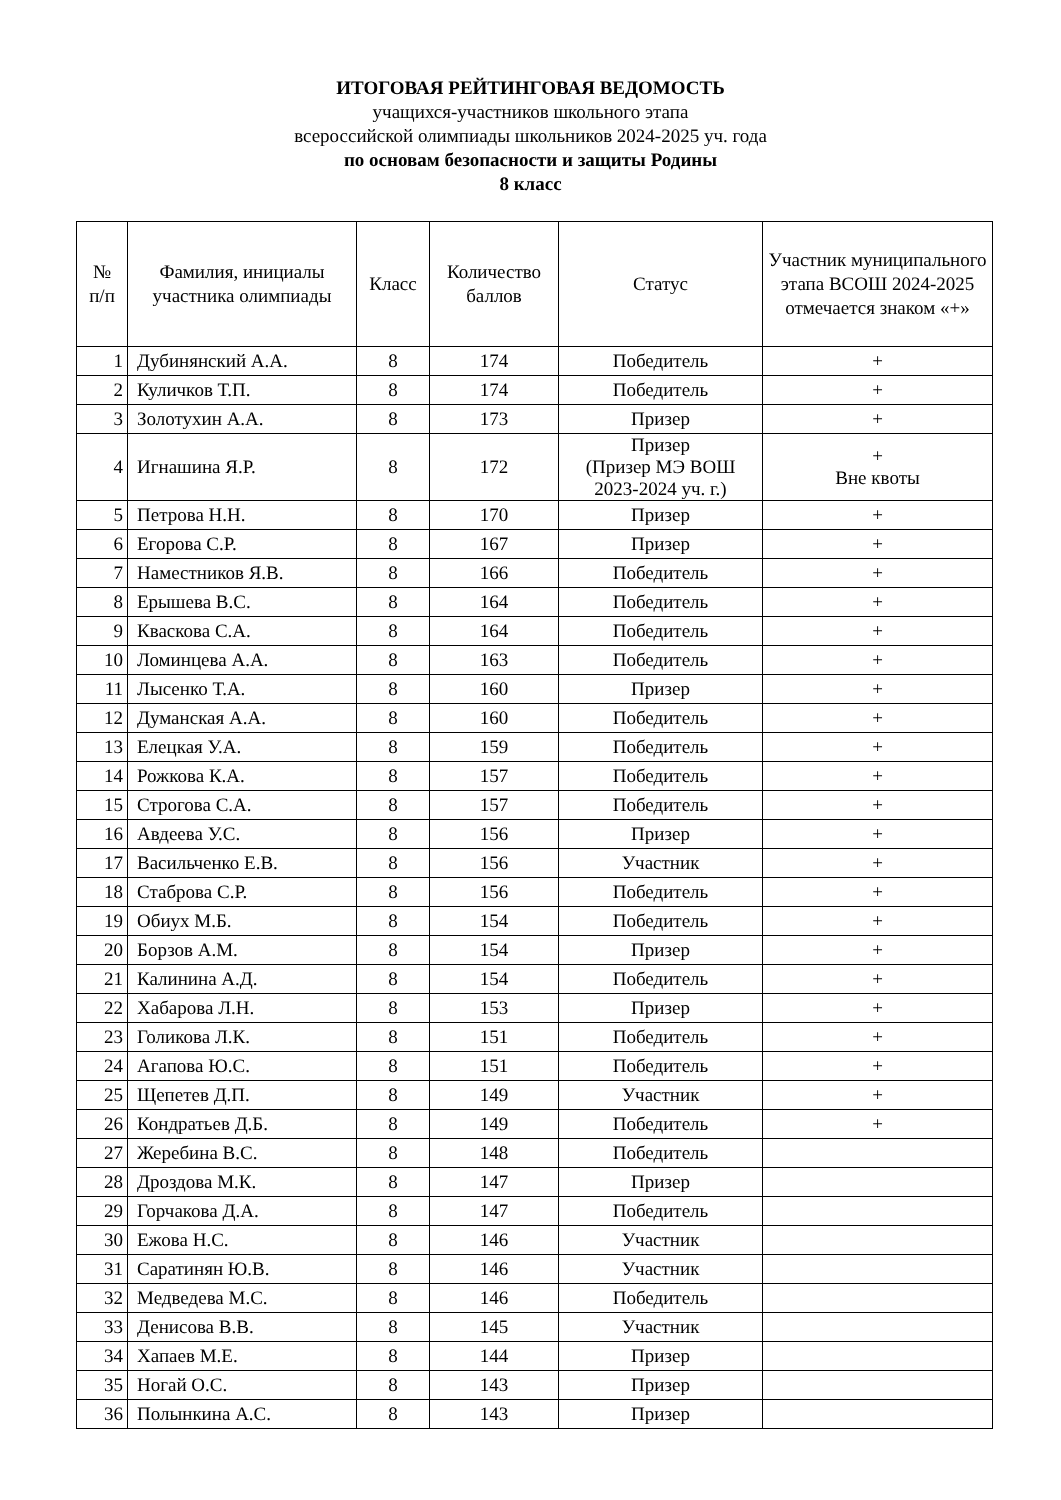ИТОГОВАЯ РЕЙТИНГОВАЯ ВЕДОМОСТЬ
учащихся-участников школьного этапа
всероссийской олимпиады школьников 2024-2025 уч. года
по основам безопасности и защиты Родины
8 класс
| № п/п | Фамилия, инициалы участника олимпиады | Класс | Количество баллов | Статус | Участник муниципального этапа ВСОШ 2024-2025 отмечается знаком «+» |
| --- | --- | --- | --- | --- | --- |
| 1 | Дубинянский А.А. | 8 | 174 | Победитель | + |
| 2 | Куличков Т.П. | 8 | 174 | Победитель | + |
| 3 | Золотухин А.А. | 8 | 173 | Призер | + |
| 4 | Игнашина Я.Р. | 8 | 172 | Призер (Призер МЭ ВОШ 2023-2024 уч. г.) | + Вне квоты |
| 5 | Петрова Н.Н. | 8 | 170 | Призер | + |
| 6 | Егорова С.Р. | 8 | 167 | Призер | + |
| 7 | Наместников Я.В. | 8 | 166 | Победитель | + |
| 8 | Ерышева В.С. | 8 | 164 | Победитель | + |
| 9 | Кваскова С.А. | 8 | 164 | Победитель | + |
| 10 | Ломинцева А.А. | 8 | 163 | Победитель | + |
| 11 | Лысенко Т.А. | 8 | 160 | Призер | + |
| 12 | Думанская А.А. | 8 | 160 | Победитель | + |
| 13 | Елецкая У.А. | 8 | 159 | Победитель | + |
| 14 | Рожкова К.А. | 8 | 157 | Победитель | + |
| 15 | Строгова С.А. | 8 | 157 | Победитель | + |
| 16 | Авдеева У.С. | 8 | 156 | Призер | + |
| 17 | Васильченко Е.В. | 8 | 156 | Участник | + |
| 18 | Стаброва С.Р. | 8 | 156 | Победитель | + |
| 19 | Обиух М.Б. | 8 | 154 | Победитель | + |
| 20 | Борзов А.М. | 8 | 154 | Призер | + |
| 21 | Калинина А.Д. | 8 | 154 | Победитель | + |
| 22 | Хабарова Л.Н. | 8 | 153 | Призер | + |
| 23 | Голикова Л.К. | 8 | 151 | Победитель | + |
| 24 | Агапова Ю.С. | 8 | 151 | Победитель | + |
| 25 | Щепетев Д.П. | 8 | 149 | Участник | + |
| 26 | Кондратьев Д.Б. | 8 | 149 | Победитель | + |
| 27 | Жеребина В.С. | 8 | 148 | Победитель | |
| 28 | Дроздова М.К. | 8 | 147 | Призер | |
| 29 | Горчакова Д.А. | 8 | 147 | Победитель | |
| 30 | Ежова Н.С. | 8 | 146 | Участник | |
| 31 | Саратинян Ю.В. | 8 | 146 | Участник | |
| 32 | Медведева М.С. | 8 | 146 | Победитель | |
| 33 | Денисова В.В. | 8 | 145 | Участник | |
| 34 | Хапаев М.Е. | 8 | 144 | Призер | |
| 35 | Ногай О.С. | 8 | 143 | Призер | |
| 36 | Полынкина А.С. | 8 | 143 | Призер | |